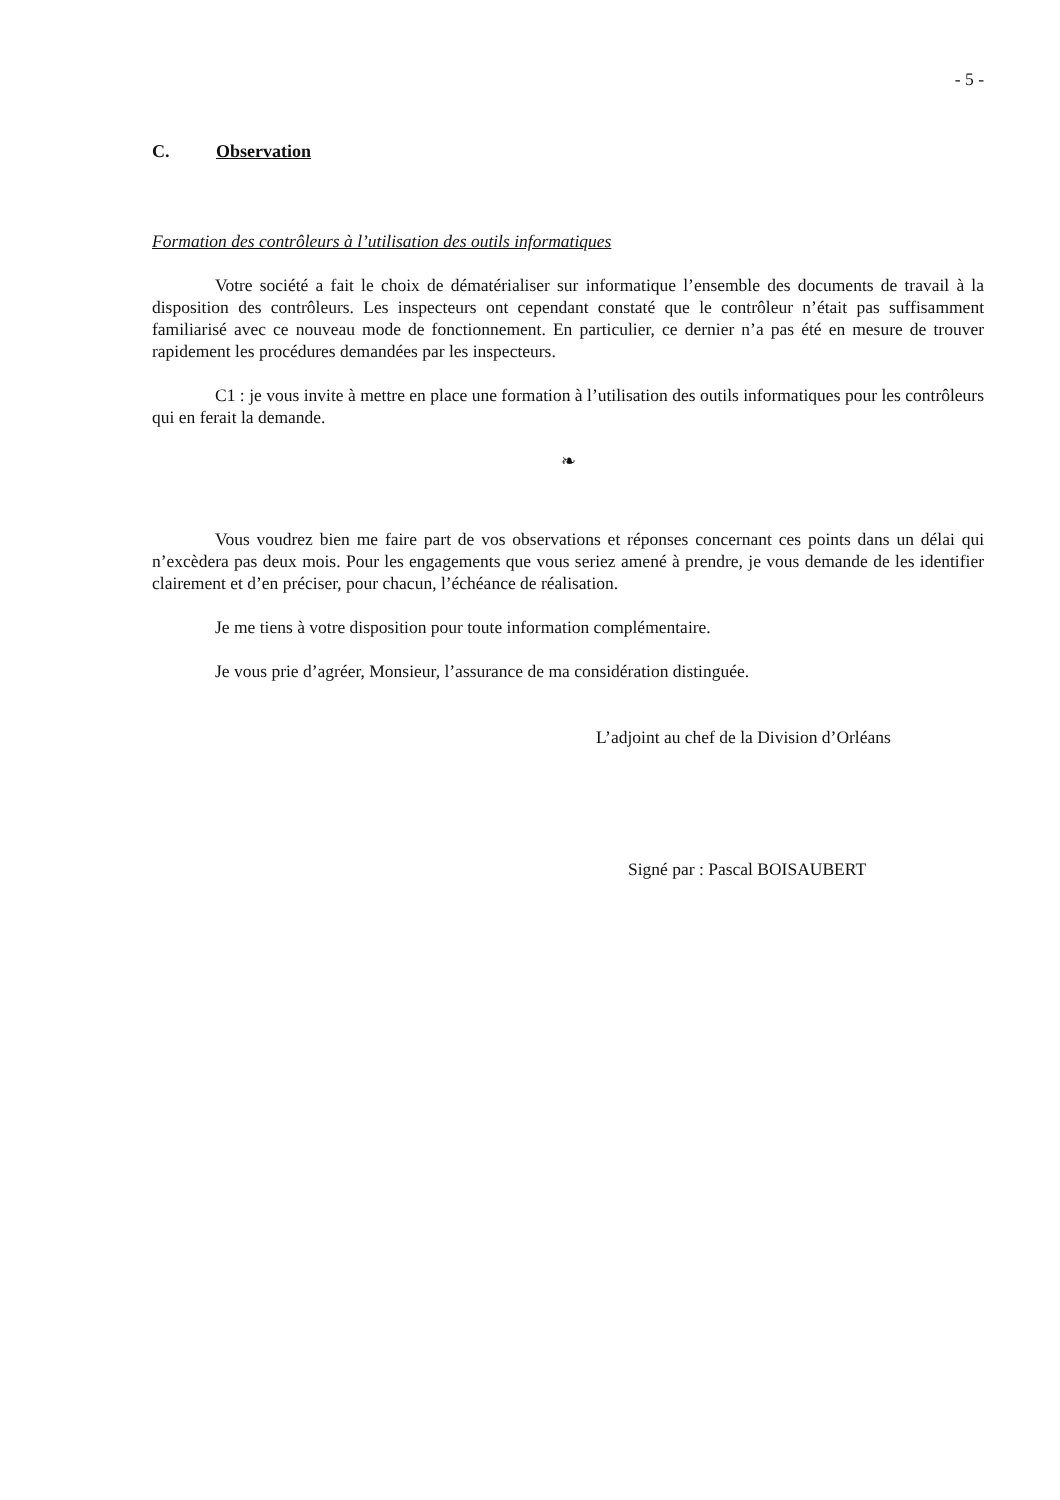- 5 -
C. Observation
Formation des contrôleurs à l’utilisation des outils informatiques
Votre société a fait le choix de dématérialiser sur informatique l’ensemble des documents de travail à la disposition des contrôleurs. Les inspecteurs ont cependant constaté que le contrôleur n’était pas suffisamment familiarisé avec ce nouveau mode de fonctionnement. En particulier, ce dernier n’a pas été en mesure de trouver rapidement les procédures demandées par les inspecteurs.
C1 : je vous invite à mettre en place une formation à l’utilisation des outils informatiques pour les contrôleurs qui en ferait la demande.
❧
Vous voudrez bien me faire part de vos observations et réponses concernant ces points dans un délai qui n’excèdera pas deux mois. Pour les engagements que vous seriez amené à prendre, je vous demande de les identifier clairement et d’en préciser, pour chacun, l’échéance de réalisation.
Je me tiens à votre disposition pour toute information complémentaire.
Je vous prie d’agréer, Monsieur, l’assurance de ma considération distinguée.
L’adjoint au chef de la Division d’Orléans
Signé par : Pascal BOISAUBERT